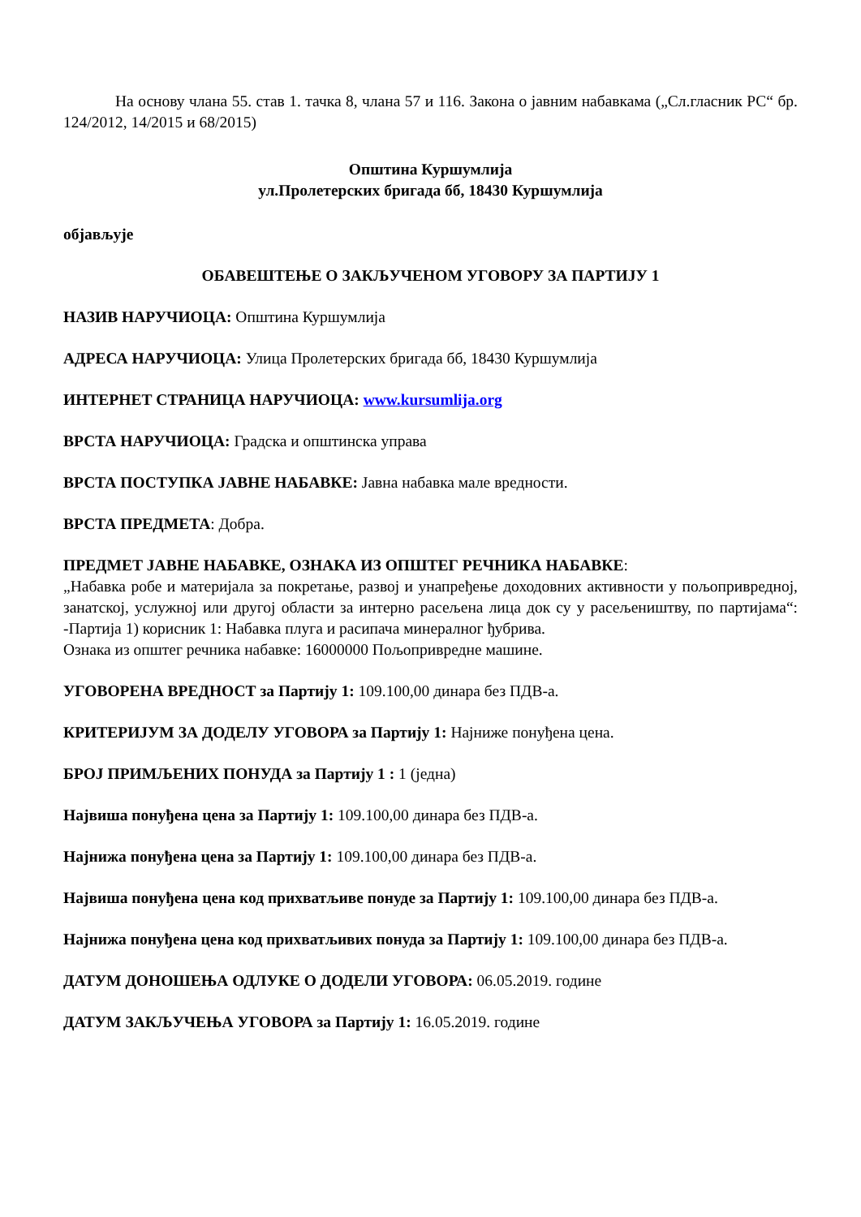На основу члана 55. став 1. тачка 8, члана 57 и 116. Закона о јавним набавкама („Сл.гласник РС“ бр. 124/2012, 14/2015 и 68/2015)
Општина Куршумлија
ул.Пролетерских бригада бб, 18430 Куршумлија
објављује
ОБАВЕШТЕЊЕ О ЗАКЉУЧЕНОМ УГОВОРУ ЗА ПАРТИЈУ 1
НАЗИВ НАРУЧИОЦА: Општина Куршумлија
АДРЕСА НАРУЧИОЦА: Улица Пролетерских бригада бб, 18430 Куршумлија
ИНТЕРНЕТ СТРАНИЦА НАРУЧИОЦА: www.kursumlija.org
ВРСТА НАРУЧИОЦА: Градска и општинска управа
ВРСТА ПОСТУПКА ЈАВНЕ НАБАВКЕ: Јавна набавка мале вредности.
ВРСТА ПРЕДМЕТА: Добра.
ПРЕДМЕТ ЈАВНЕ НАБАВКЕ, ОЗНАКА ИЗ ОПШТЕГ РЕЧНИКА НАБАВКЕ:
„Набавка робе и материјала за покретање, развој и унапређење доходовних активности у пољопривредној, занатској, услужној или другој области за интерно расељена лица док су у расељеништву, по партијама“: -Партија 1) корисник 1: Набавка плуга и расипача минералног ђубрива.
Ознака из општег речника набавке: 16000000 Пољопривредне машине.
УГОВОРЕНА ВРЕДНОСТ за Партију 1: 109.100,00 динара без ПДВ-а.
КРИТЕРИЈУМ ЗА ДОДЕЛУ УГОВОРА за Партију 1: Најниже понуђена цена.
БРОЈ ПРИМЉЕНИХ ПОНУДА за Партију 1 : 1 (једна)
Највиша понуђена цена за Партију 1: 109.100,00 динара без ПДВ-а.
Најнижа понуђена цена за Партију 1: 109.100,00 динара без ПДВ-а.
Највиша понуђена цена код прихватљиве понуде за Партију 1: 109.100,00 динара без ПДВ-а.
Најнижа понуђена цена код прихватљивих понуда за Партију 1: 109.100,00 динара без ПДВ-а.
ДАТУМ ДОНОШЕЊА ОДЛУКЕ О ДОДЕЛИ УГОВОРА: 06.05.2019. године
ДАТУМ ЗАКЉУЧЕЊА УГОВОРА за Партију 1: 16.05.2019. године